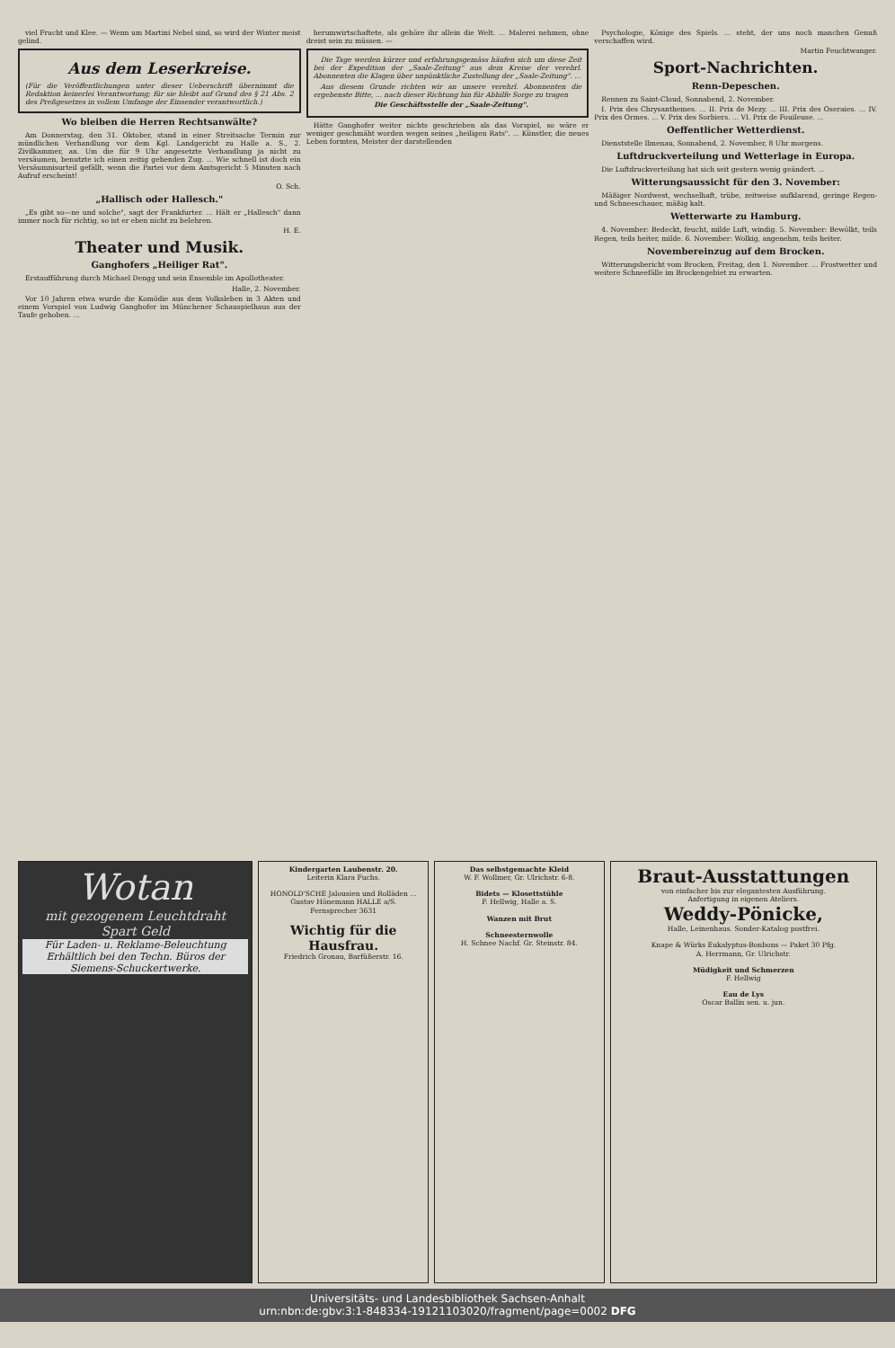viel Frucht und Klee. — Wenn um Martini Nebel sind, so wird der Winter meist gelind.
Aus dem Leserkreise.
(Für die Veröffentlichungen unter dieser Ueberschrift übernimmt die Redaktion keinerlei Verantwortung; für sie bleibt auf Grund des § 21 Abs. 2 des Preßgesetzes in vollem Umfange der Einsender verantwortlich.)
Wo bleiben die Herren Rechtsanwälte?
Am Donnerstag, den 31. Oktober, stand in einer Streitsache Termin zur mündlichen Verhandlung vor dem Kgl. Landgericht zu Halle a. S., 2. Zivilkammer, an. Um die für 9 Uhr angesetzte Verhandlung ja nicht zu versäumen, benutzte ich einen zeitig gehenden Zug. ... Wie schnell ist doch ein Versäumnisurteil gefällt, wenn die Partei vor dem Amtsgericht 5 Minuten nach Aufruf erscheint!
O. Sch.
„Hallisch oder Hallesch."
„Es gibt so—ne und solche", sagt der Frankfurter. ... Hält er „Hallesch" dann immer noch für richtig, so ist er eben nicht zu belehren.
H. E.
Theater und Musik.
Ganghofers „Heiliger Rat".
Erstaufführung durch Michael Dengg und sein Ensemble im Apollotheater.
Halle, 2. November.
Vor 10 Jahren etwa wurde die Komödie aus dem Volksleben in 3 Akten und einem Vorspiel von Ludwig Ganghofer im Münchener Schauspielhaus aus der Taufe gehoben. ...
herumwirtschaftete, als gehöre ihr allein die Welt. ... Malerei nehmen, ohne dreist sein zu müssen. —
Die Tage werden kürzer und erfahrungsgemäss häufen sich um diese Zeit bei der Expedition der „Saale-Zeitung" aus dem Kreise der verehrl. Abonnenten die Klagen über unpünktliche Zustellung der „Saale-Zeitung". ...
Aus diesem Grunde richten wir an unsere verehrl. Abonnenten die ergebenste Bitte, ... nach dieser Richtung hin für Abhilfe Sorge zu tragen
Die Geschäftsstelle der „Saale-Zeitung".
Hätte Ganghofer weiter nichts geschrieben als das Vorspiel, so wäre er weniger geschmäht worden wegen seines „heiligen Rats". ... Künstler, die neues Leben formten, Meister der darstellenden
Psychologie, Könige des Spiels. ... steht, der uns noch manchen Genuß verschaffen wird.
Martin Feuchtwanger.
Sport-Nachrichten.
Renn-Depeschen.
Rennen zu Saint-Cloud, Sonnabend, 2. November.
I. Prix des Chrysanthemes. ... II. Prix de Mezy. ... III. Prix des Oseraies. ... IV. Prix des Ormes. ... V. Prix des Sorbiers. ... VI. Prix de Fouileuse. ...
Oeffentlicher Wetterdienst.
Dienststelle Ilmenau, Sonnabend, 2. November, 8 Uhr morgens.
Luftdruckverteilung und Wetterlage in Europa.
Die Luftdruckverteilung hat sich seit gestern wenig geändert. ...
Witterungsaussicht für den 3. November:
Mäßiger Nordwest, wechselhaft, trübe, zeitweise aufklarend, geringe Regen- und Schneeschauer, mäßig kalt.
Wetterwarte zu Hamburg.
4. November: Bedeckt, feucht, milde Luft, windig. 5. November: Bewölkt, teils Regen, teils heiter, milde. 6. November: Wolkig, angenehm, teils heiter.
Novembereinzug auf dem Brocken.
Witterungsbericht vom Brocken, Freitag, den 1. November. ... Frostwetter und weitere Schneefälle im Brockengebiet zu erwarten.
Wotan
mit gezogenem Leuchtdraht
Spart Geld
Für Laden- u. Reklame-Beleuchtung
Erhältlich bei den Techn. Büros der Siemens-Schuckertwerke.
Kindergarten Laubenstr. 20.
Leiterin Klara Fuchs.
HONOLD'SCHE Jalousien und Rolläden ... Gustav Hönemann HALLE a/S.
Fernsprecher 3631
Wichtig für die Hausfrau.
Friedrich Gronau, Barfüßerstr. 16.
Das selbstgemachte Kleid
W. F. Wollmer, Gr. Ulrichstr. 6-8.
Bidets — Klosettstühle
F. Hellwig, Halle a. S.
Wanzen mit Brut
Schneesternwolle
H. Schnee Nachf. Gr. Steinstr. 84.
Braut-Ausstattungen
von einfacher bis zur elegantesten Ausführung.
Anfertigung in eigenen Ateliers.
Weddy-Pönicke,
Halle, Leinenhaus. Sonder-Katalog postfrei.
Knape & Würks Eukalyptus-Bonbons — Paket 30 Pfg.
A. Herrmann, Gr. Ulrichstr.
Müdigkeit und Schmerzen
F. Hellwig
Eau de Lys
Oscar Ballin sen. u. jun.
Universitäts- und Landesbibliothek Sachsen-Anhalt
urn:nbn:de:gbv:3:1-848334-19121103020/fragment/page=0002 DFG